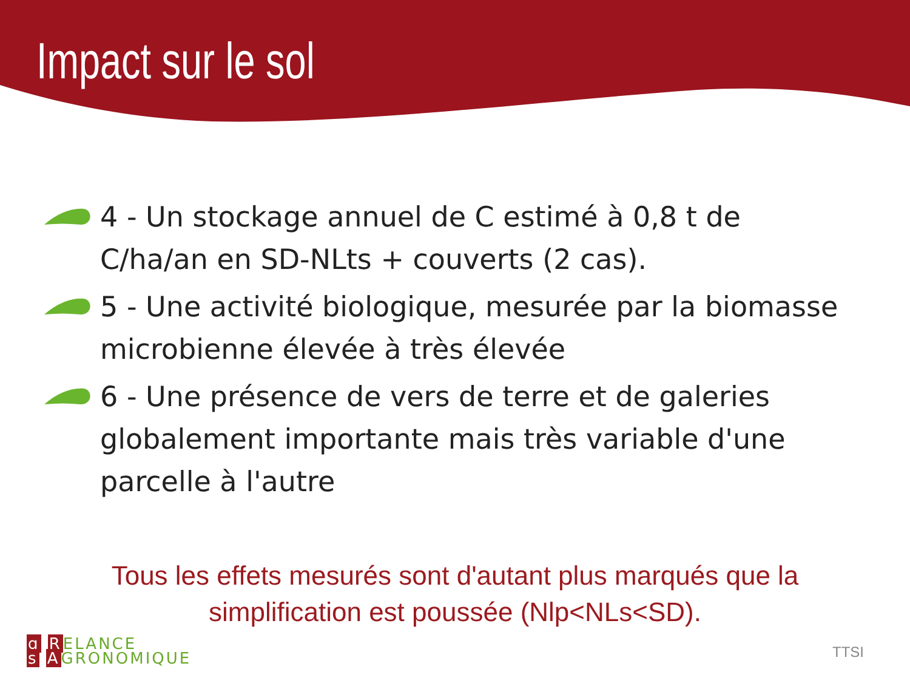Impact sur le sol
4 - Un stockage annuel de C estimé à 0,8 t de C/ha/an en SD-NLts + couverts (2 cas).
5 - Une activité biologique, mesurée par la biomasse microbienne élevée à très élevée
6 - Une présence de vers de terre et de galeries globalement importante mais très variable d'une parcelle à l'autre
Tous les effets mesurés sont d'autant plus marqués que la
simplification est poussée (Nlp<NLs<SD).
g RELANCE
s AGRONOMIQUE
TTSI